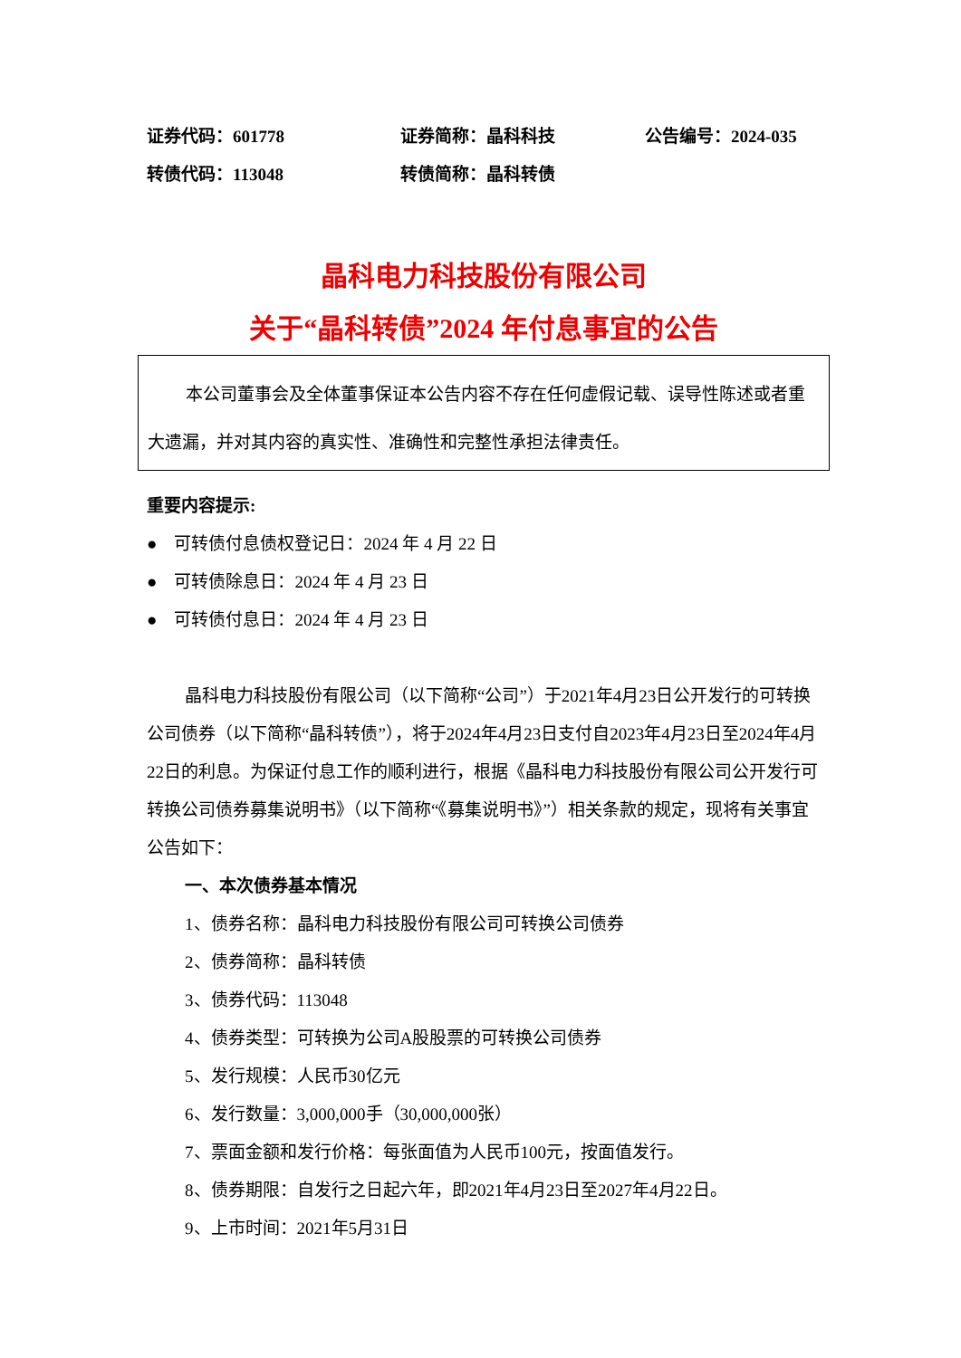证券代码：601778 证券简称：晶科科技 公告编号：2024-035
转债代码：113048 转债简称：晶科转债
晶科电力科技股份有限公司
关于“晶科转债”2024 年付息事宜的公告
本公司董事会及全体董事保证本公告内容不存在任何虚假记载、误导性陈述或者重大遗漏，并对其内容的真实性、准确性和完整性承担法律责任。
重要内容提示:
● 可转债付息债权登记日：2024 年 4 月 22 日
● 可转债除息日：2024 年 4 月 23 日
● 可转债付息日：2024 年 4 月 23 日
晶科电力科技股份有限公司（以下简称“公司”）于2021年4月23日公开发行的可转换公司债券（以下简称“晶科转债”），将于2024年4月23日支付自2023年4月23日至2024年4月22日的利息。为保证付息工作的顺利进行，根据《晶科电力科技股份有限公司公开发行可转换公司债券募集说明书》（以下简称“《募集说明书》”）相关条款的规定，现将有关事宜公告如下：
一、本次债券基本情况
1、债券名称：晶科电力科技股份有限公司可转换公司债券
2、债券简称：晶科转债
3、债券代码：113048
4、债券类型：可转换为公司A股股票的可转换公司债券
5、发行规模：人民币30亿元
6、发行数量：3,000,000手（30,000,000张）
7、票面金额和发行价格：每张面值为人民币100元，按面值发行。
8、债券期限：自发行之日起六年，即2021年4月23日至2027年4月22日。
9、上市时间：2021年5月31日